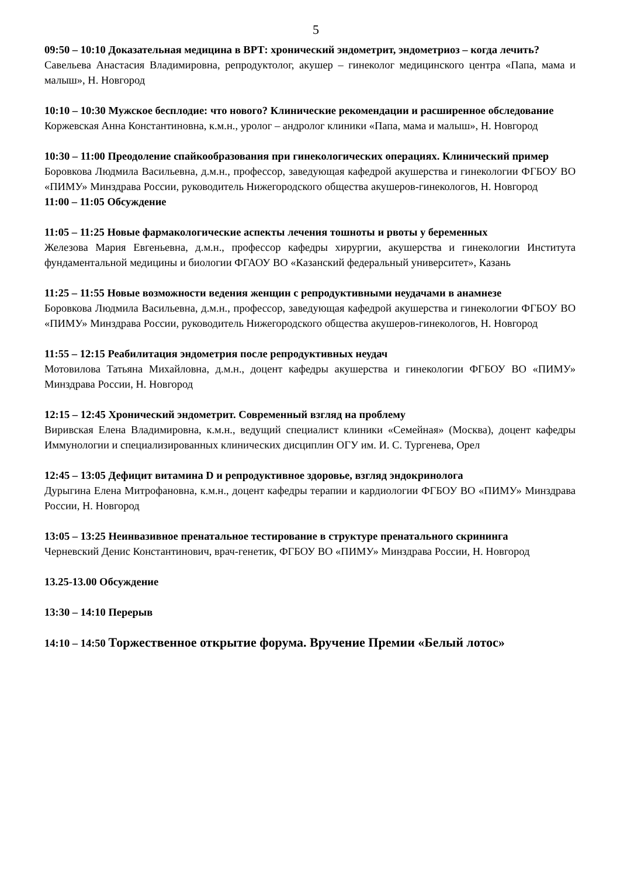5
09:50 – 10:10 Доказательная медицина в ВРТ: хронический эндометрит, эндометриоз – когда лечить?
Савельева Анастасия Владимировна, репродуктолог, акушер – гинеколог медицинского центра «Папа, мама и малыш», Н. Новгород
10:10 – 10:30 Мужское бесплодие: что нового? Клинические рекомендации и расширенное обследование
Коржевская Анна Константиновна, к.м.н., уролог – андролог клиники «Папа, мама и малыш», Н. Новгород
10:30 – 11:00 Преодоление спайкообразования при гинекологических операциях. Клинический пример
Боровкова Людмила Васильевна, д.м.н., профессор, заведующая кафедрой акушерства и гинекологии ФГБОУ ВО «ПИМУ» Минздрава России, руководитель Нижегородского общества акушеров-гинекологов, Н. Новгород
11:00 – 11:05 Обсуждение
11:05 – 11:25 Новые фармакологические аспекты лечения тошноты и рвоты у беременных
Железова Мария Евгеньевна, д.м.н., профессор кафедры хирургии, акушерства и гинекологии Института фундаментальной медицины и биологии ФГАОУ ВО «Казанский федеральный университет», Казань
11:25 – 11:55 Новые возможности ведения женщин с репродуктивными неудачами в анамнезе
Боровкова Людмила Васильевна, д.м.н., профессор, заведующая кафедрой акушерства и гинекологии ФГБОУ ВО «ПИМУ» Минздрава России, руководитель Нижегородского общества акушеров-гинекологов, Н. Новгород
11:55 – 12:15 Реабилитация эндометрия после репродуктивных неудач
Мотовилова Татьяна Михайловна, д.м.н., доцент кафедры акушерства и гинекологии ФГБОУ ВО «ПИМУ» Минздрава России, Н. Новгород
12:15 – 12:45 Хронический эндометрит. Современный взгляд на проблему
Виривская Елена Владимировна, к.м.н., ведущий специалист клиники «Семейная» (Москва), доцент кафедры Иммунологии и специализированных клинических дисциплин ОГУ им. И. С. Тургенева, Орел
12:45 – 13:05 Дефицит витамина D и репродуктивное здоровье, взгляд эндокринолога
Дурыгина Елена Митрофановна, к.м.н., доцент кафедры терапии и кардиологии ФГБОУ ВО «ПИМУ» Минздрава России, Н. Новгород
13:05 – 13:25 Неинвазивное пренатальное тестирование в структуре пренатального скрининга
Черневский Денис Константинович, врач-генетик, ФГБОУ ВО «ПИМУ» Минздрава России, Н. Новгород
13.25-13.00 Обсуждение
13:30 – 14:10 Перерыв
14:10 – 14:50 Торжественное открытие форума. Вручение Премии «Белый лотос»